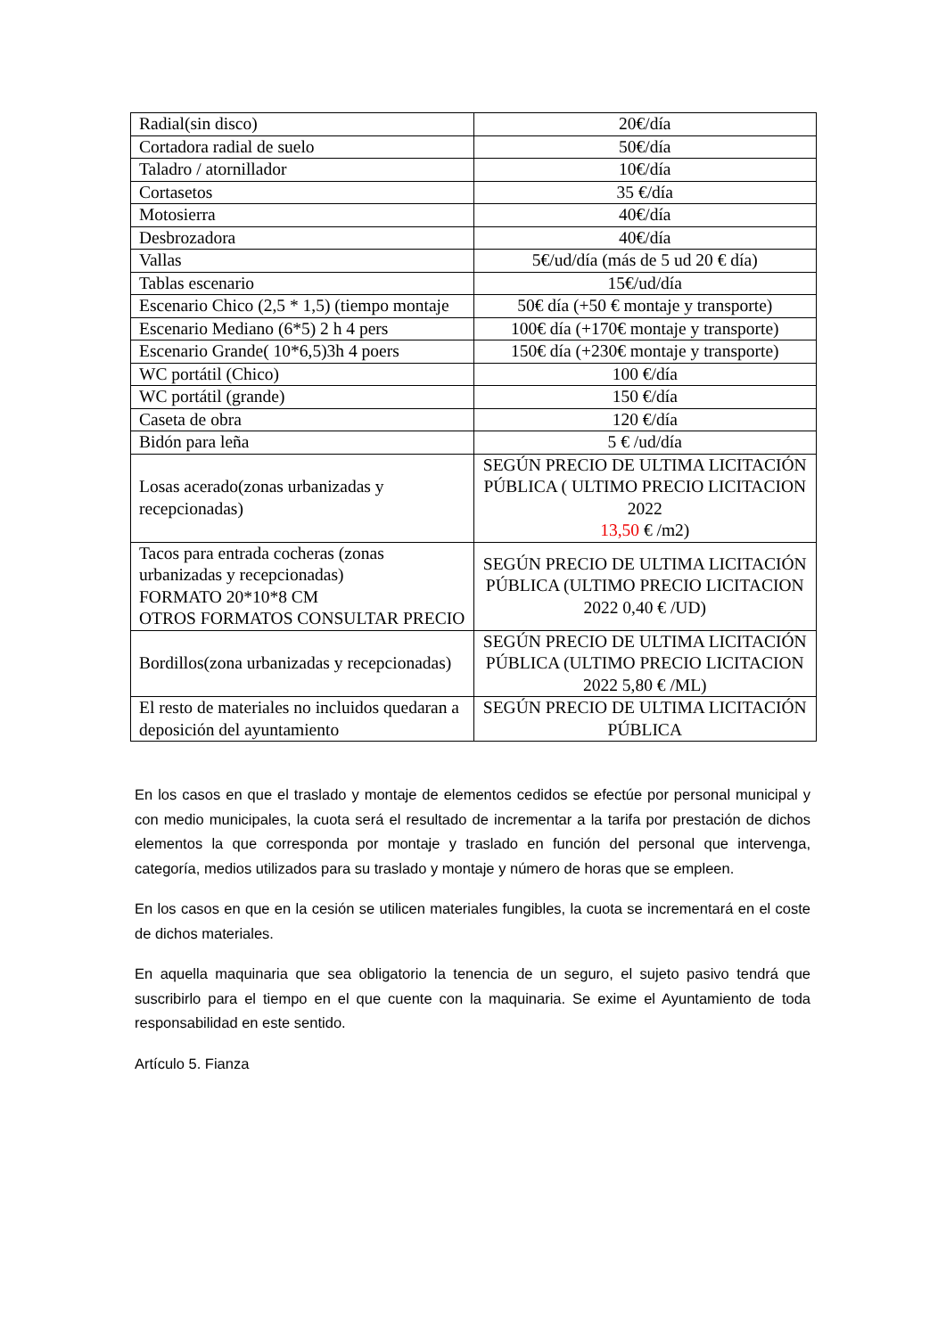| Radial(sin disco) | 20€/día |
| Cortadora radial de suelo | 50€/día |
| Taladro / atornillador | 10€/día |
| Cortasetos | 35 €/día |
| Motosierra | 40€/día |
| Desbrozadora | 40€/día |
| Vallas | 5€/ud/día (más de 5 ud 20 € día) |
| Tablas escenario | 15€/ud/día |
| Escenario Chico (2,5 * 1,5) (tiempo montaje | 50€ día (+50 € montaje y transporte) |
| Escenario Mediano (6*5) 2 h 4 pers | 100€ día (+170€ montaje y transporte) |
| Escenario Grande( 10*6,5)3h 4 poers | 150€ día (+230€ montaje y transporte) |
| WC portátil (Chico) | 100 €/día |
| WC portátil (grande) | 150 €/día |
| Caseta de obra | 120 €/día |
| Bidón para leña | 5 € /ud/día |
| Losas acerado(zonas urbanizadas y recepcionadas) | SEGÚN PRECIO DE ULTIMA LICITACIÓN PÚBLICA ( ULTIMO PRECIO LICITACION 2022 13,50 € /m2) |
| Tacos para entrada cocheras (zonas urbanizadas y recepcionadas) FORMATO 20*10*8 CM OTROS FORMATOS CONSULTAR PRECIO | SEGÚN PRECIO DE ULTIMA LICITACIÓN PÚBLICA (ULTIMO PRECIO LICITACION 2022 0,40 € /UD) |
| Bordillos(zona urbanizadas y recepcionadas) | SEGÚN PRECIO DE ULTIMA LICITACIÓN PÚBLICA (ULTIMO PRECIO LICITACION 2022 5,80 € /ML) |
| El resto de materiales no incluidos quedaran a deposición del ayuntamiento | SEGÚN PRECIO DE ULTIMA LICITACIÓN PÚBLICA |
En los casos en que el traslado y montaje de elementos cedidos se efectúe por personal municipal y con medio municipales, la cuota será el resultado de incrementar a la tarifa por prestación de dichos elementos la que corresponda por montaje y traslado en función del personal que intervenga, categoría, medios utilizados para su traslado y montaje y número de horas que se empleen.
En los casos en que en la cesión se utilicen materiales fungibles, la cuota se incrementará en el coste de dichos materiales.
En aquella maquinaria que sea obligatorio la tenencia de un seguro, el sujeto pasivo tendrá que suscribirlo para el tiempo en el que cuente con la maquinaria. Se exime el Ayuntamiento de toda responsabilidad en este sentido.
Artículo 5. Fianza